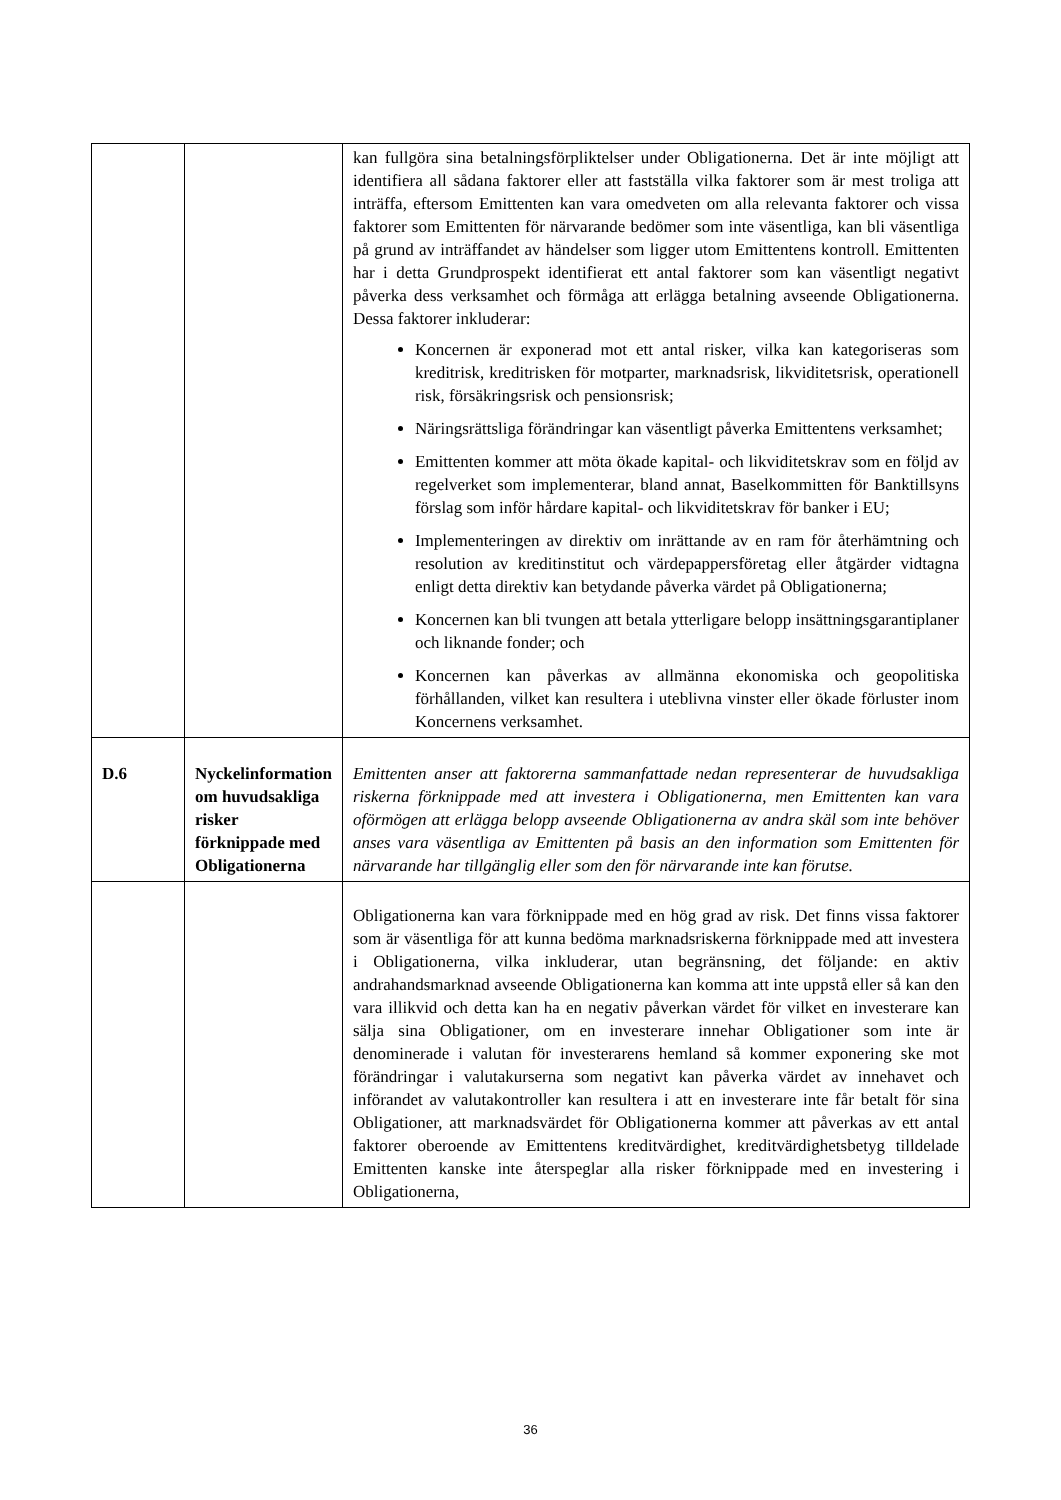| | | kan fullgöra sina betalningsförpliktelser under Obligationerna. Det är inte möjligt att identifiera all sådana faktorer eller att fastställa vilka faktorer som är mest troliga att inträffa, eftersom Emittenten kan vara omedveten om alla relevanta faktorer och vissa faktorer som Emittenten för närvarande bedömer som inte väsentliga, kan bli väsentliga på grund av inträffandet av händelser som ligger utom Emittentens kontroll. Emittenten har i detta Grundprospekt identifierat ett antal faktorer som kan väsentligt negativt påverka dess verksamhet och förmåga att erlägga betalning avseende Obligationerna. Dessa faktorer inkluderar: Koncernen är exponerad mot ett antal risker, vilka kan kategoriseras som kreditrisk, kreditrisken för motparter, marknadsrisk, likviditetsrisk, operationell risk, försäkringsrisk och pensionsrisk; Näringsrättsliga förändringar kan väsentligt påverka Emittentens verksamhet; Emittenten kommer att möta ökade kapital- och likviditetskrav som en följd av regelverket som implementerar, bland annat, Baselkommitten för Banktillsyns förslag som inför hårdare kapital- och likviditetskrav för banker i EU; Implementeringen av direktiv om inrättande av en ram för återhämtning och resolution av kreditinstitut och värdepappersföretag eller åtgärder vidtagna enligt detta direktiv kan betydande påverka värdet på Obligationerna; Koncernen kan bli tvungen att betala ytterligare belopp insättningsgarantiplaner och liknande fonder; och Koncernen kan påverkas av allmänna ekonomiska och geopolitiska förhållanden, vilket kan resultera i uteblivna vinster eller ökade förluster inom Koncernens verksamhet. |
| D.6 | Nyckelinformation om huvudsakliga risker förknippade med Obligationerna | Emittenten anser att faktorerna sammanfattade nedan representerar de huvudsakliga riskerna förknippade med att investera i Obligationerna, men Emittenten kan vara oförmögen att erlägga belopp avseende Obligationerna av andra skäl som inte behöver anses vara väsentliga av Emittenten på basis an den information som Emittenten för närvarande har tillgänglig eller som den för närvarande inte kan förutse. |
| | | Obligationerna kan vara förknippade med en hög grad av risk. Det finns vissa faktorer som är väsentliga för att kunna bedöma marknadsriskerna förknippade med att investera i Obligationerna, vilka inkluderar, utan begränsning, det följande: en aktiv andrahandsmarknad avseende Obligationerna kan komma att inte uppstå eller så kan den vara illikvid och detta kan ha en negativ påverkan värdet för vilket en investerare kan sälja sina Obligationer, om en investerare innehar Obligationer som inte är denominerade i valutan för investerarens hemland så kommer exponering ske mot förändringar i valutakurserna som negativt kan påverka värdet av innehavet och införandet av valutakontroller kan resultera i att en investerare inte får betalt för sina Obligationer, att marknadsvärdet för Obligationerna kommer att påverkas av ett antal faktorer oberoende av Emittentens kreditvärdighet, kreditvärdighetsbetyg tilldelade Emittenten kanske inte återspeglar alla risker förknippade med en investering i Obligationerna, |
36